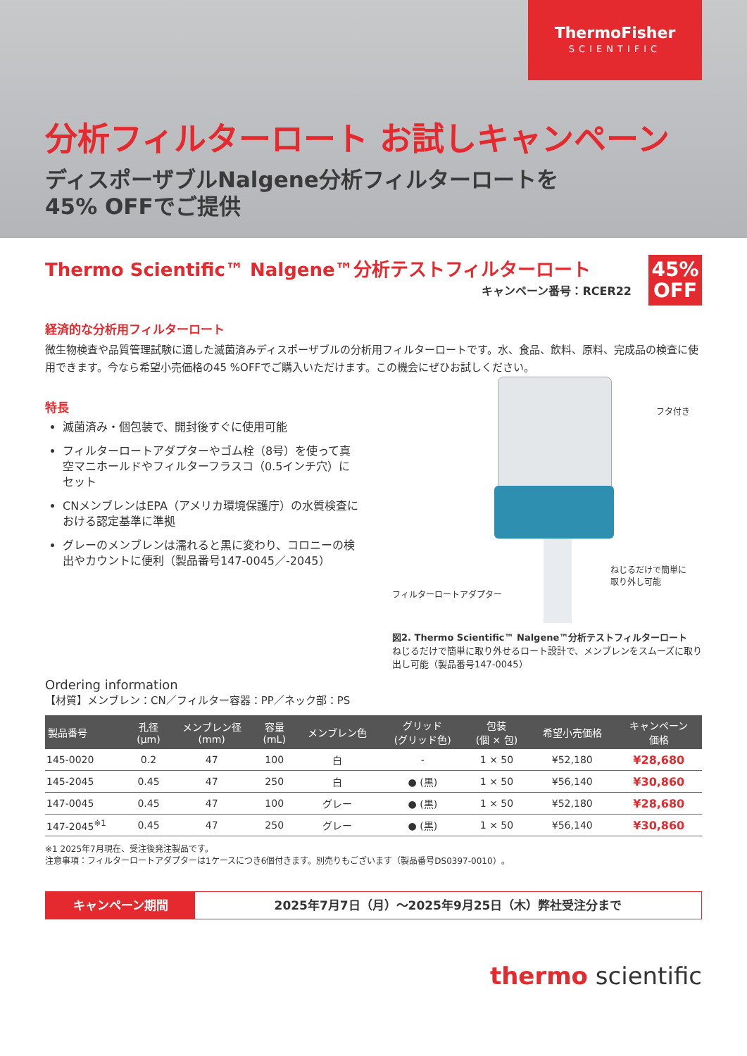ThermoFisher
SCIENTIFIC
分析フィルターロート お試しキャンペーン
ディスポーザブルNalgene分析フィルターロートを
45% OFFでご提供
Thermo Scientific™ Nalgene™分析テストフィルターロート
45%
OFF
キャンペーン番号：RCER22
経済的な分析用フィルターロート
微生物検査や品質管理試験に適した滅菌済みディスポーザブルの分析用フィルターロートです。水、食品、飲料、原料、完成品の検査に使用できます。今なら希望小売価格の45 %OFFでご購入いただけます。この機会にぜひお試しください。
特長
滅菌済み・個包装で、開封後すぐに使用可能
フィルターロートアダプターやゴム栓（8号）を使って真空マニホールドやフィルターフラスコ（0.5インチ穴）にセット
CNメンブレンはEPA（アメリカ環境保護庁）の水質検査における認定基準に準拠
グレーのメンブレンは濡れると黒に変わり、コロニーの検出やカウントに便利（製品番号147-0045／-2045）
フタ付き
ねじるだけで簡単に
取り外し可能
フィルターロートアダプター
図2. Thermo Scientific™ Nalgene™分析テストフィルターロート
ねじるだけで簡単に取り外せるロート設計で、メンブレンをスムーズに取り出し可能（製品番号147-0045）
Ordering information
【材質】メンブレン：CN／フィルター容器：PP／ネック部：PS
| 製品番号 | 孔径 (µm) | メンブレン径 (mm) | 容量 (mL) | メンブレン色 | グリッド (グリッド色) | 包装 (個 × 包) | 希望小売価格 | キャンペーン 価格 |
| --- | --- | --- | --- | --- | --- | --- | --- | --- |
| 145-0020 | 0.2 | 47 | 100 | 白 | - | 1 × 50 | ¥52,180 | ¥28,680 |
| 145-2045 | 0.45 | 47 | 250 | 白 | ● (黒) | 1 × 50 | ¥56,140 | ¥30,860 |
| 147-0045 | 0.45 | 47 | 100 | グレー | ● (黒) | 1 × 50 | ¥52,180 | ¥28,680 |
| 147-2045<sup>※1</sup> | 0.45 | 47 | 250 | グレー | ● (黒) | 1 × 50 | ¥56,140 | ¥30,860 |
※1 2025年7月現在、受注後発注製品です。
注意事項：フィルターロートアダプターは1ケースにつき6個付きます。別売りもございます（製品番号DS0397-0010）。
キャンペーン期間 2025年7月7日（月）～2025年9月25日（木）弊社受注分まで
thermo scientific